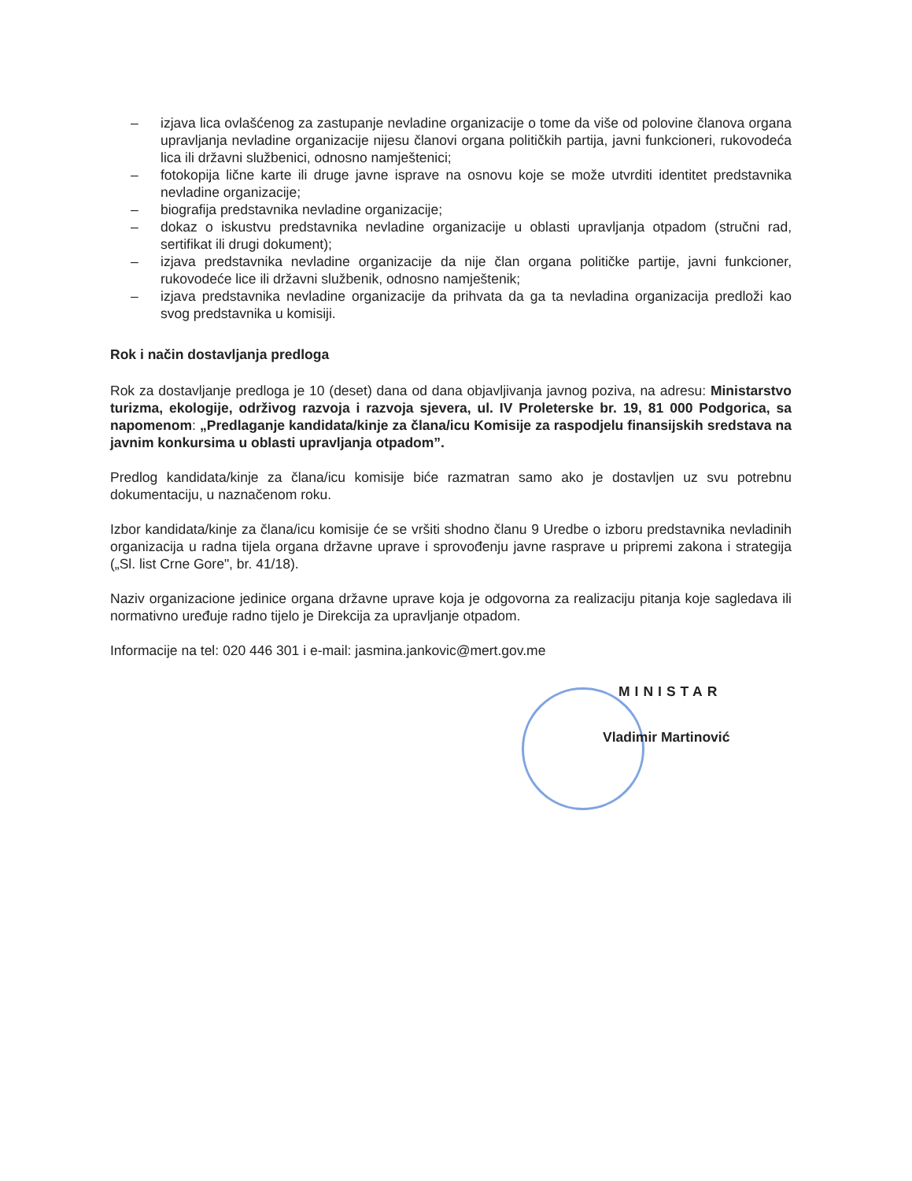– izjava lica ovlašćenog za zastupanje nevladine organizacije o tome da više od polovine članova organa upravljanja nevladine organizacije nijesu članovi organa političkih partija, javni funkcioneri, rukovodeća lica ili državni službenici, odnosno namještenici;
– fotokopija lične karte ili druge javne isprave na osnovu koje se može utvrditi identitet predstavnika nevladine organizacije;
– biografija predstavnika nevladine organizacije;
– dokaz o iskustvu predstavnika nevladine organizacije u oblasti upravljanja otpadom (stručni rad, sertifikat ili drugi dokument);
– izjava predstavnika nevladine organizacije da nije član organa političke partije, javni funkcioner, rukovodeće lice ili državni službenik, odnosno namještenik;
– izjava predstavnika nevladine organizacije da prihvata da ga ta nevladina organizacija predloži kao svog predstavnika u komisiji.
Rok i način dostavljanja predloga
Rok za dostavljanje predloga je 10 (deset) dana od dana objavljivanja javnog poziva, na adresu: Ministarstvo turizma, ekologije, održivog razvoja i razvoja sjevera, ul. IV Proleterske br. 19, 81 000 Podgorica, sa napomenom: „Predlaganje kandidata/kinje za člana/icu Komisije za raspodjelu finansijskih sredstava na javnim konkursima u oblasti upravljanja otpadom”.
Predlog kandidata/kinje za člana/icu komisije biće razmatran samo ako je dostavljen uz svu potrebnu dokumentaciju, u naznačenom roku.
Izbor kandidata/kinje za člana/icu komisije će se vršiti shodno članu 9 Uredbe o izboru predstavnika nevladinih organizacija u radna tijela organa državne uprave i sprovođenju javne rasprave u pripremi zakona i strategija („Sl. list Crne Gore", br. 41/18).
Naziv organizacione jedinice organa državne uprave koja je odgovorna za realizaciju pitanja koje sagledava ili normativno uređuje radno tijelo je Direkcija za upravljanje otpadom.
Informacije na tel: 020 446 301 i e-mail: jasmina.jankovic@mert.gov.me
MINISTAR
Vladimir Martinović